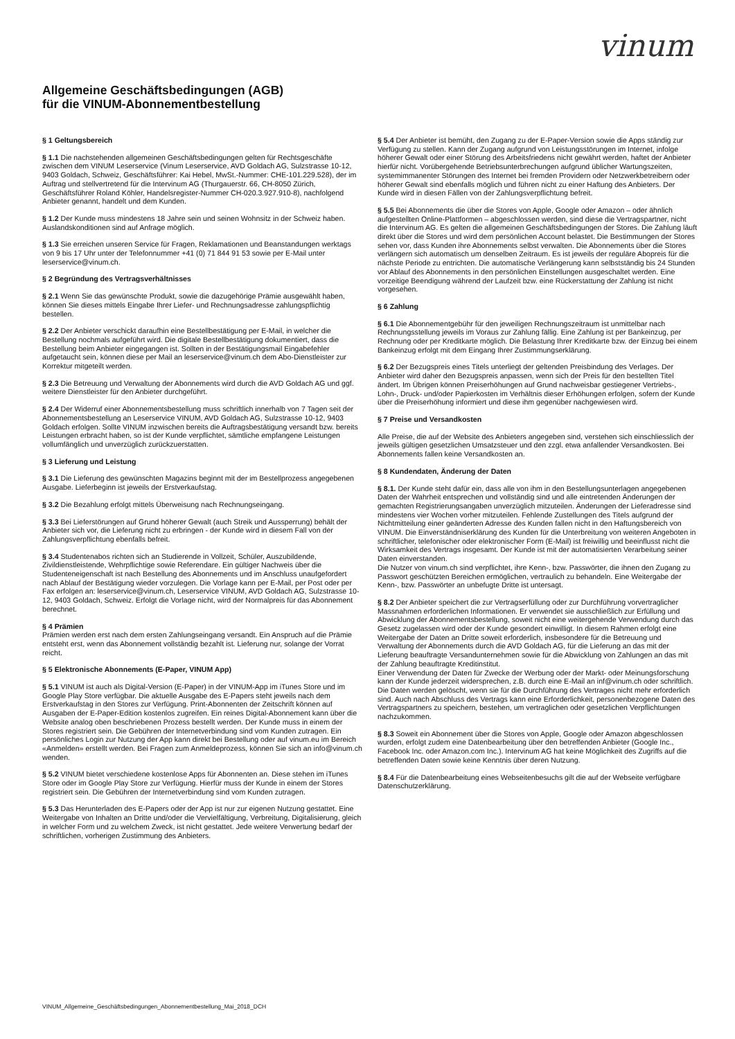vinum
Allgemeine Geschäftsbedingungen (AGB)
für die VINUM-Abonnementbestellung
§ 1 Geltungsbereich
§ 1.1 Die nachstehenden allgemeinen Geschäftsbedingungen gelten für Rechtsgeschäfte zwischen dem VINUM Leserservice (Vinum Leserservice, AVD Goldach AG, Sulzstrasse 10-12, 9403 Goldach, Schweiz, Geschäftsführer: Kai Hebel, MwSt.-Nummer: CHE-101.229.528), der im Auftrag und stellvertretend für die Intervinum AG (Thurgauerstr. 66, CH-8050 Zürich, Geschäftsführer Roland Köhler, Handelsregister-Nummer CH-020.3.927.910-8), nachfolgend Anbieter genannt, handelt und dem Kunden.
§ 1.2 Der Kunde muss mindestens 18 Jahre sein und seinen Wohnsitz in der Schweiz haben. Auslandskonditionen sind auf Anfrage möglich.
§ 1.3 Sie erreichen unseren Service für Fragen, Reklamationen und Beanstandungen werktags von 9 bis 17 Uhr unter der Telefonnummer +41 (0) 71 844 91 53 sowie per E-Mail unter leserservice@vinum.ch.
§ 2 Begründung des Vertragsverhältnisses
§ 2.1 Wenn Sie das gewünschte Produkt, sowie die dazugehörige Prämie ausgewählt haben, können Sie dieses mittels Eingabe Ihrer Liefer- und Rechnungsadresse zahlungspflichtig bestellen.
§ 2.2 Der Anbieter verschickt daraufhin eine Bestellbestätigung per E-Mail, in welcher die Bestellung nochmals aufgeführt wird. Die digitale Bestellbestätigung dokumentiert, dass die Bestellung beim Anbieter eingegangen ist. Sollten in der Bestätigungsmail Eingabefehler aufgetaucht sein, können diese per Mail an leserservice@vinum.ch dem Abo-Dienstleister zur Korrektur mitgeteilt werden.
§ 2.3 Die Betreuung und Verwaltung der Abonnements wird durch die AVD Goldach AG und ggf. weitere Dienstleister für den Anbieter durchgeführt.
§ 2.4 Der Widerruf einer Abonnementsbestellung muss schriftlich innerhalb von 7 Tagen seit der Abonnementsbestellung an Leserservice VINUM, AVD Goldach AG, Sulzstrasse 10-12, 9403 Goldach erfolgen. Sollte VINUM inzwischen bereits die Auftragsbestätigung versandt bzw. bereits Leistungen erbracht haben, so ist der Kunde verpflichtet, sämtliche empfangene Leistungen vollumfänglich und unverzüglich zurückzuerstatten.
§ 3 Lieferung und Leistung
§ 3.1 Die Lieferung des gewünschten Magazins beginnt mit der im Bestellprozess angegebenen Ausgabe. Lieferbeginn ist jeweils der Erstverkaufstag.
§ 3.2 Die Bezahlung erfolgt mittels Überweisung nach Rechnungseingang.
§ 3.3 Bei Lieferstörungen auf Grund höherer Gewalt (auch Streik und Aussperrung) behält der Anbieter sich vor, die Lieferung nicht zu erbringen - der Kunde wird in diesem Fall von der Zahlungsverpflichtung ebenfalls befreit.
§ 3.4 Studentenabos richten sich an Studierende in Vollzeit, Schüler, Auszubildende, Zivildienstleistende, Wehrpflichtige sowie Referendare. Ein gültiger Nachweis über die Studenteneigenschaft ist nach Bestellung des Abonnements und im Anschluss unaufgefordert nach Ablauf der Bestätigung wieder vorzulegen. Die Vorlage kann per E-Mail, per Post oder per Fax erfolgen an: leserservice@vinum.ch, Leserservice VINUM, AVD Goldach AG, Sulzstrasse 10-12, 9403 Goldach, Schweiz. Erfolgt die Vorlage nicht, wird der Normalpreis für das Abonnement berechnet.
§ 4 Prämien
Prämien werden erst nach dem ersten Zahlungseingang versandt. Ein Anspruch auf die Prämie entsteht erst, wenn das Abonnement vollständig bezahlt ist. Lieferung nur, solange der Vorrat reicht.
§ 5 Elektronische Abonnements (E-Paper, VINUM App)
§ 5.1 VINUM ist auch als Digital-Version (E-Paper) in der VINUM-App im iTunes Store und im Google Play Store verfügbar. Die aktuelle Ausgabe des E-Papers steht jeweils nach dem Erstverkaufstag in den Stores zur Verfügung. Print-Abonnenten der Zeitschrift können auf Ausgaben der E-Paper-Edition kostenlos zugreifen. Ein reines Digital-Abonnement kann über die Website analog oben beschriebenen Prozess bestellt werden. Der Kunde muss in einem der Stores registriert sein. Die Gebühren der Internetverbindung sind vom Kunden zutragen. Ein persönliches Login zur Nutzung der App kann direkt bei Bestellung oder auf vinum.eu im Bereich «Anmelden» erstellt werden. Bei Fragen zum Anmeldeprozess, können Sie sich an info@vinum.ch wenden.
§ 5.2 VINUM bietet verschiedene kostenlose Apps für Abonnenten an. Diese stehen im iTunes Store oder im Google Play Store zur Verfügung. Hierfür muss der Kunde in einem der Stores registriert sein. Die Gebühren der Internetverbindung sind vom Kunden zutragen.
§ 5.3 Das Herunterladen des E-Papers oder der App ist nur zur eigenen Nutzung gestattet. Eine Weitergabe von Inhalten an Dritte und/oder die Vervielfältigung, Verbreitung, Digitalisierung, gleich in welcher Form und zu welchem Zweck, ist nicht gestattet. Jede weitere Verwertung bedarf der schriftlichen, vorherigen Zustimmung des Anbieters.
§ 5.4 Der Anbieter ist bemüht, den Zugang zu der E-Paper-Version sowie die Apps ständig zur Verfügung zu stellen. Kann der Zugang aufgrund von Leistungsstörungen im Internet, infolge höherer Gewalt oder einer Störung des Arbeitsfriedens nicht gewährt werden, haftet der Anbieter hierfür nicht. Vorübergehende Betriebsunterbrechungen aufgrund üblicher Wartungszeiten, systemimmanenter Störungen des Internet bei fremden Providern oder Netzwerkbetreibern oder höherer Gewalt sind ebenfalls möglich und führen nicht zu einer Haftung des Anbieters. Der Kunde wird in diesen Fällen von der Zahlungsverpflichtung befreit.
§ 5.5 Bei Abonnements die über die Stores von Apple, Google oder Amazon – oder ähnlich aufgestellten Online-Plattformen – abgeschlossen werden, sind diese die Vertragspartner, nicht die Intervinum AG. Es gelten die allgemeinen Geschäftsbedingungen der Stores. Die Zahlung läuft direkt über die Stores und wird dem persönlichen Account belastet. Die Bestimmungen der Stores sehen vor, dass Kunden ihre Abonnements selbst verwalten. Die Abonnements über die Stores verlängern sich automatisch um denselben Zeitraum. Es ist jeweils der reguläre Abopreis für die nächste Periode zu entrichten. Die automatische Verlängerung kann selbstständig bis 24 Stunden vor Ablauf des Abonnements in den persönlichen Einstellungen ausgeschaltet werden. Eine vorzeitige Beendigung während der Laufzeit bzw. eine Rückerstattung der Zahlung ist nicht vorgesehen.
§ 6 Zahlung
§ 6.1 Die Abonnementgebühr für den jeweiligen Rechnungszeitraum ist unmittelbar nach Rechnungsstellung jeweils im Voraus zur Zahlung fällig. Eine Zahlung ist per Bankeinzug, per Rechnung oder per Kreditkarte möglich. Die Belastung Ihrer Kreditkarte bzw. der Einzug bei einem Bankeinzug erfolgt mit dem Eingang Ihrer Zustimmungserklärung.
§ 6.2 Der Bezugspreis eines Titels unterliegt der geltenden Preisbindung des Verlages. Der Anbieter wird daher den Bezugspreis anpassen, wenn sich der Preis für den bestellten Titel ändert. Im Übrigen können Preiserhöhungen auf Grund nachweisbar gestiegener Vertriebs-, Lohn-, Druck- und/oder Papierkosten im Verhältnis dieser Erhöhungen erfolgen, sofern der Kunde über die Preiserhöhung informiert und diese ihm gegenüber nachgewiesen wird.
§ 7 Preise und Versandkosten
Alle Preise, die auf der Website des Anbieters angegeben sind, verstehen sich einschliesslich der jeweils gültigen gesetzlichen Umsatzsteuer und den zzgl. etwa anfallender Versandkosten. Bei Abonnements fallen keine Versandkosten an.
§ 8 Kundendaten, Änderung der Daten
§ 8.1. Der Kunde steht dafür ein, dass alle von ihm in den Bestellungsunterlagen angegebenen Daten der Wahrheit entsprechen und vollständig sind und alle eintretenden Änderungen der gemachten Registrierungsangaben unverzüglich mitzuteilen. Änderungen der Lieferadresse sind mindestens vier Wochen vorher mitzuteilen. Fehlende Zustellungen des Titels aufgrund der Nichtmitteilung einer geänderten Adresse des Kunden fallen nicht in den Haftungsbereich von VINUM. Die Einverständniserklärung des Kunden für die Unterbreitung von weiteren Angeboten in schriftlicher, telefonischer oder elektronischer Form (E-Mail) ist freiwillig und beeinflusst nicht die Wirksamkeit des Vertrags insgesamt. Der Kunde ist mit der automatisierten Verarbeitung seiner Daten einverstanden.
Die Nutzer von vinum.ch sind verpflichtet, ihre Kenn-, bzw. Passwörter, die ihnen den Zugang zu Passwort geschützten Bereichen ermöglichen, vertraulich zu behandeln. Eine Weitergabe der Kenn-, bzw. Passwörter an unbefugte Dritte ist untersagt.
§ 8.2 Der Anbieter speichert die zur Vertragserfüllung oder zur Durchführung vorvertraglicher Massnahmen erforderlichen Informationen. Er verwendet sie ausschließlich zur Erfüllung und Abwicklung der Abonnementsbestellung, soweit nicht eine weitergehende Verwendung durch das Gesetz zugelassen wird oder der Kunde gesondert einwilligt. In diesem Rahmen erfolgt eine Weitergabe der Daten an Dritte soweit erforderlich, insbesondere für die Betreuung und Verwaltung der Abonnements durch die AVD Goldach AG, für die Lieferung an das mit der Lieferung beauftragte Versandunternehmen sowie für die Abwicklung von Zahlungen an das mit der Zahlung beauftragte Kreditinstitut.
Einer Verwendung der Daten für Zwecke der Werbung oder der Markt- oder Meinungsforschung kann der Kunde jederzeit widersprechen, z.B. durch eine E-Mail an inf@vinum.ch oder schriftlich.
Die Daten werden gelöscht, wenn sie für die Durchführung des Vertrages nicht mehr erforderlich sind. Auch nach Abschluss des Vertrags kann eine Erforderlichkeit, personenbezogene Daten des Vertragspartners zu speichern, bestehen, um vertraglichen oder gesetzlichen Verpflichtungen nachzukommen.
§ 8.3 Soweit ein Abonnement über die Stores von Apple, Google oder Amazon abgeschlossen wurden, erfolgt zudem eine Datenbearbeitung über den betreffenden Anbieter (Google Inc., Facebook Inc. oder Amazon.com Inc.). Intervinum AG hat keine Möglichkeit des Zugriffs auf die betreffenden Daten sowie keine Kenntnis über deren Nutzung.
§ 8.4 Für die Datenbearbeitung eines Webseitenbesuchs gilt die auf der Webseite verfügbare Datenschutzerklärung.
VINUM_Allgemeine_Geschäftsbedingungen_Abonnementbestellung_Mai_2018_DCH